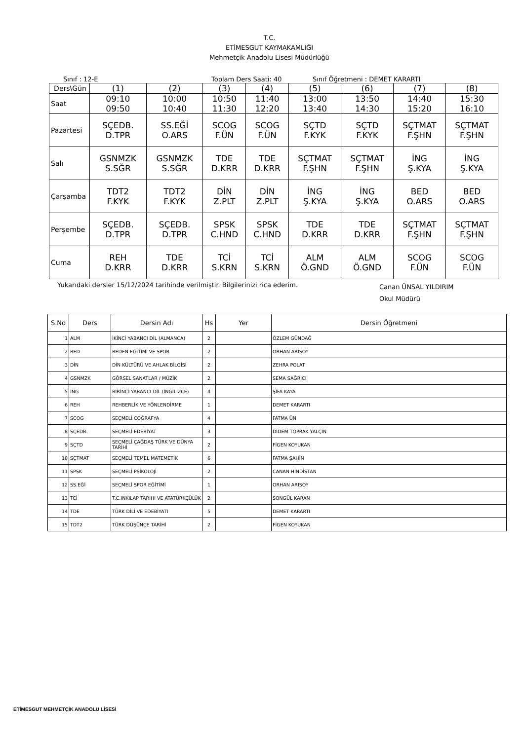T.C.
ETİMESGUT KAYMAKAMLIĞI
Mehmetçik Anadolu Lisesi Müdürlüğü
Sınıf : 12-E Toplam Ders Saati: 40 Sınıf Öğretmeni : DEMET KARARTI
| Ders\Gün | (1) | (2) | (3) | (4) | (5) | (6) | (7) | (8) |
| Saat | 09:10 09:50 | 10:00 10:40 | 10:50 11:30 | 11:40 12:20 | 13:00 13:40 | 13:50 14:30 | 14:40 15:20 | 15:30 16:10 |
| Pazartesi | SÇEDB. D.TPR | SS.EĞİ O.ARS | SCOG F.ÜN | SCOG F.ÜN | SÇTD F.KYK | SÇTD F.KYK | SÇTMAT F.ŞHN | SÇTMAT F.ŞHN |
| Salı | GSNMZK S.SĞR | GSNMZK S.SĞR | TDE D.KRR | TDE D.KRR | SÇTMAT F.ŞHN | SÇTMAT F.ŞHN | İNG Ş.KYA | İNG Ş.KYA |
| Çarşamba | TDT2 F.KYK | TDT2 F.KYK | DİN Z.PLT | DİN Z.PLT | İNG Ş.KYA | İNG Ş.KYA | BED O.ARS | BED O.ARS |
| Perşembe | SÇEDB. D.TPR | SÇEDB. D.TPR | SPSK C.HND | SPSK C.HND | TDE D.KRR | TDE D.KRR | SÇTMAT F.ŞHN | SÇTMAT F.ŞHN |
| Cuma | REH D.KRR | TDE D.KRR | TCİ S.KRN | TCİ S.KRN | ALM Ö.GND | ALM Ö.GND | SCOG F.ÜN | SCOG F.ÜN |
Yukarıdaki dersler 15/12/2024 tarihinde verilmiştir. Bilgilerinizi rica ederim. Canan ÜNSAL YILDIRIM
Okul Müdürü
| S.No | Ders | Dersin Adı | Hs | Yer | Dersin Öğretmeni |
| --- | --- | --- | --- | --- | --- |
| 1 | ALM | İKİNCİ YABANCI DİL (ALMANCA) | 2 | | ÖZLEM GÜNDAĞ |
| 2 | BED | BEDEN EĞİTİMİ VE SPOR | 2 | | ORHAN ARISOY |
| 3 | DİN | DİN KÜLTÜRÜ VE AHLAK BİLGİSİ | 2 | | ZEHRA POLAT |
| 4 | GSNMZK | GÖRSEL SANATLAR / MÜZİK | 2 | | SEMA SAĞRICI |
| 5 | İNG | BİRİNCİ YABANCI DİL (İNGİLİZCE) | 4 | | ŞİFA KAYA |
| 6 | REH | REHBERLİK VE YÖNLENDİRME | 1 | | DEMET KARARTI |
| 7 | SCOG | SEÇMELİ COĞRAFYA | 4 | | FATMA ÜN |
| 8 | SÇEDB. | SEÇMELİ EDEBİYAT | 3 | | DİDEM TOPRAK YALÇIN |
| 9 | SÇTD | SEÇMELİ ÇAĞDAŞ TÜRK VE DÜNYA TARİHİ | 2 | | FİGEN KOYUKAN |
| 10 | SÇTMAT | SEÇMELİ TEMEL MATEMETİK | 6 | | FATMA ŞAHİN |
| 11 | SPSK | SEÇMELİ PSİKOLOJİ | 2 | | CANAN HİNDİSTAN |
| 12 | SS.EĞİ | SEÇMELİ SPOR EĞİTİMİ | 1 | | ORHAN ARISOY |
| 13 | TCİ | T.C.INKILAP TARIHI VE ATATÜRKÇÜLÜK | 2 | | SONGÜL KARAN |
| 14 | TDE | TÜRK DİLİ VE EDEBİYATI | 5 | | DEMET KARARTI |
| 15 | TDT2 | TÜRK DÜŞÜNCE TARİHİ | 2 | | FİGEN KOYUKAN |
ETİMESGUT MEHMETÇİK ANADOLU LİSESİ